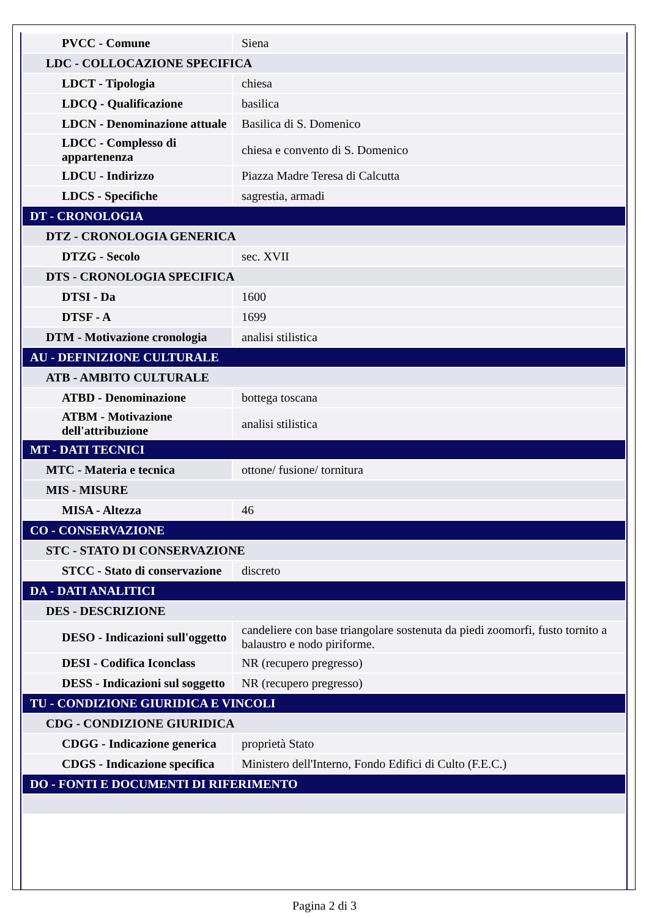| PVCC - Comune | Siena |
| LDC - COLLOCAZIONE SPECIFICA | |
| LDCT - Tipologia | chiesa |
| LDCQ - Qualificazione | basilica |
| LDCN - Denominazione attuale | Basilica di S. Domenico |
| LDCC - Complesso di appartenenza | chiesa e convento di S. Domenico |
| LDCU - Indirizzo | Piazza Madre Teresa di Calcutta |
| LDCS - Specifiche | sagrestia, armadi |
| DT - CRONOLOGIA | |
| DTZ - CRONOLOGIA GENERICA | |
| DTZG - Secolo | sec. XVII |
| DTS - CRONOLOGIA SPECIFICA | |
| DTSI - Da | 1600 |
| DTSF - A | 1699 |
| DTM - Motivazione cronologia | analisi stilistica |
| AU - DEFINIZIONE CULTURALE | |
| ATB - AMBITO CULTURALE | |
| ATBD - Denominazione | bottega toscana |
| ATBM - Motivazione dell'attribuzione | analisi stilistica |
| MT - DATI TECNICI | |
| MTC - Materia e tecnica | ottone/ fusione/ tornitura |
| MIS - MISURE | |
| MISA - Altezza | 46 |
| CO - CONSERVAZIONE | |
| STC - STATO DI CONSERVAZIONE | |
| STCC - Stato di conservazione | discreto |
| DA - DATI ANALITICI | |
| DES - DESCRIZIONE | |
| DESO - Indicazioni sull'oggetto | candeliere con base triangolare sostenuta da piedi zoomorfi, fusto tornito a balaustro e nodo piriforme. |
| DESI - Codifica Iconclass | NR (recupero pregresso) |
| DESS - Indicazioni sul soggetto | NR (recupero pregresso) |
| TU - CONDIZIONE GIURIDICA E VINCOLI | |
| CDG - CONDIZIONE GIURIDICA | |
| CDGG - Indicazione generica | proprietà Stato |
| CDGS - Indicazione specifica | Ministero dell'Interno, Fondo Edifici di Culto (F.E.C.) |
| DO - FONTI E DOCUMENTI DI RIFERIMENTO | |
Pagina 2 di 3